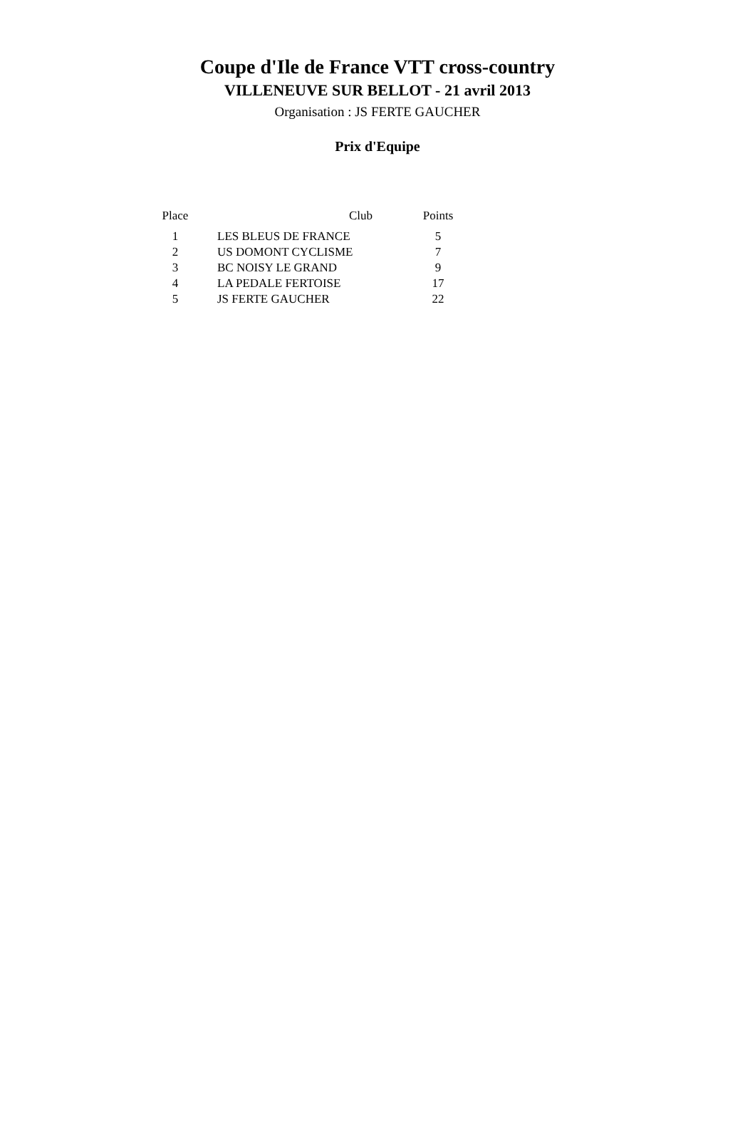Coupe d'Ile de France VTT cross-country
VILLENEUVE SUR BELLOT - 21 avril 2013
Organisation : JS FERTE GAUCHER
Prix d'Equipe
| Place | Club | Points |
| --- | --- | --- |
| 1 | LES BLEUS DE FRANCE | 5 |
| 2 | US DOMONT CYCLISME | 7 |
| 3 | BC NOISY LE GRAND | 9 |
| 4 | LA PEDALE FERTOISE | 17 |
| 5 | JS FERTE GAUCHER | 22 |